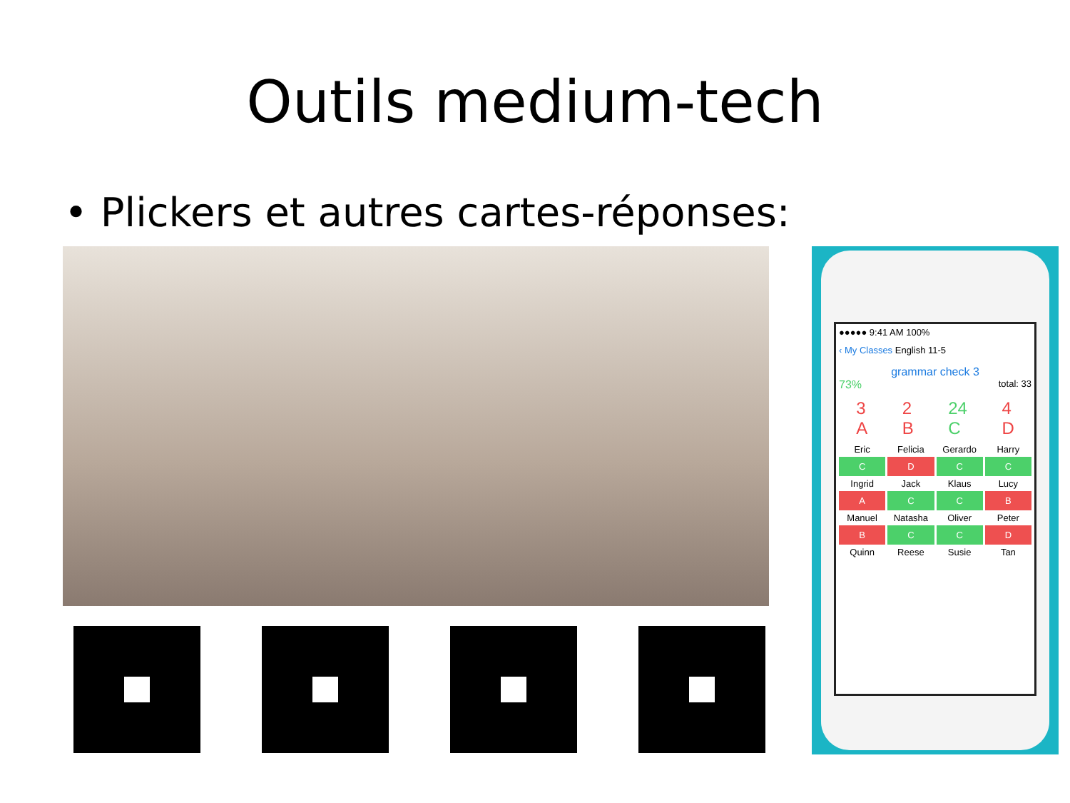Outils medium-tech
• Plickers et autres cartes-réponses:
●●●●● 9:41 AM 100%
‹ My Classes English 11-5
grammar check 3
73% total: 33
3
A 2
B 24
C 4
D
Eric
Felicia
Gerardo
Harry
C
D
C
C
Ingrid
Jack
Klaus
Lucy
A
C
C
B
Manuel
Natasha
Oliver
Peter
B
C
C
D
Quinn
Reese
Susie
Tan